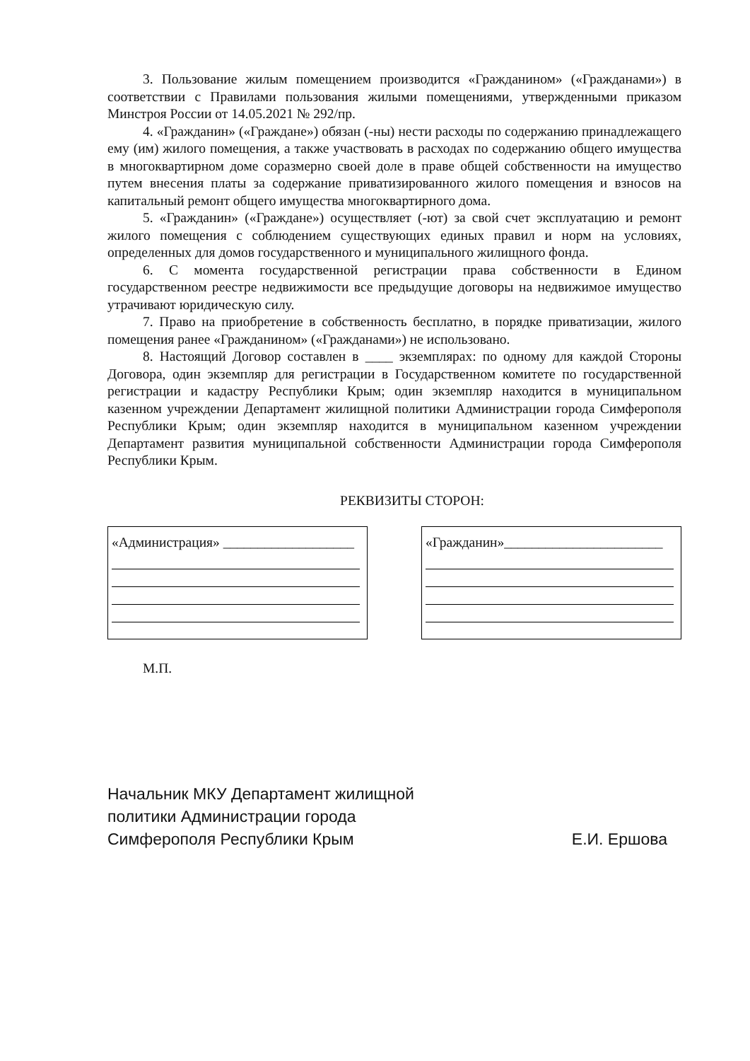3. Пользование жилым помещением производится «Гражданином» («Гражданами») в соответствии с Правилами пользования жилыми помещениями, утвержденными приказом Минстроя России от 14.05.2021 № 292/пр.
4. «Гражданин» («Граждане») обязан (-ны) нести расходы по содержанию принадлежащего ему (им) жилого помещения, а также участвовать в расходах по содержанию общего имущества в многоквартирном доме соразмерно своей доле в праве общей собственности на имущество путем внесения платы за содержание приватизированного жилого помещения и взносов на капитальный ремонт общего имущества многоквартирного дома.
5. «Гражданин» («Граждане») осуществляет (-ют) за свой счет эксплуатацию и ремонт жилого помещения с соблюдением существующих единых правил и норм на условиях, определенных для домов государственного и муниципального жилищного фонда.
6. С момента государственной регистрации права собственности в Едином государственном реестре недвижимости все предыдущие договоры на недвижимое имущество утрачивают юридическую силу.
7. Право на приобретение в собственность бесплатно, в порядке приватизации, жилого помещения ранее «Гражданином» («Гражданами») не использовано.
8. Настоящий Договор составлен в ____ экземплярах: по одному для каждой Стороны Договора, один экземпляр для регистрации в Государственном комитете по государственной регистрации и кадастру Республики Крым; один экземпляр находится в муниципальном казенном учреждении Департамент жилищной политики Администрации города Симферополя Республики Крым; один экземпляр находится в муниципальном казенном учреждении Департамент развития муниципальной собственности Администрации города Симферополя Республики Крым.
РЕКВИЗИТЫ СТОРОН:
«Администрация» ___________________
«Гражданин»_______________________
М.П.
Начальник МКУ Департамент жилищной
политики Администрации города
Симферополя Республики Крым
Е.И. Ершова